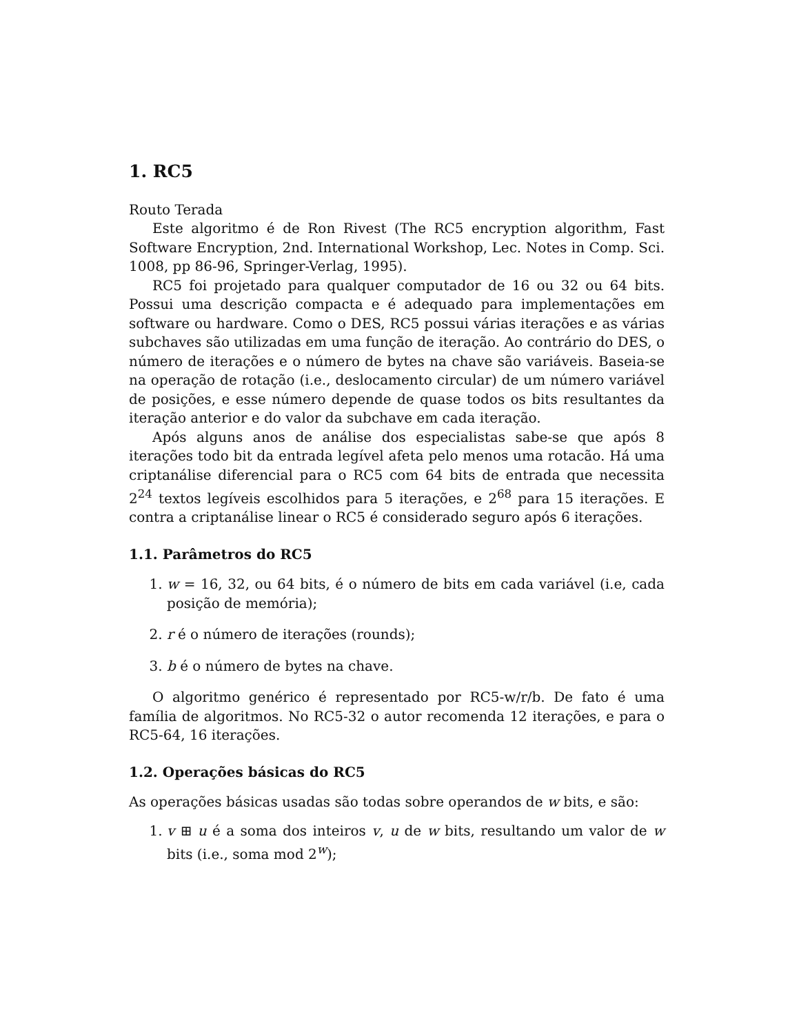1. RC5
Routo Terada
Este algoritmo é de Ron Rivest (The RC5 encryption algorithm, Fast Software Encryption, 2nd. International Workshop, Lec. Notes in Comp. Sci. 1008, pp 86-96, Springer-Verlag, 1995).
RC5 foi projetado para qualquer computador de 16 ou 32 ou 64 bits. Possui uma descrição compacta e é adequado para implementações em software ou hardware. Como o DES, RC5 possui várias iterações e as várias subchaves são utilizadas em uma função de iteração. Ao contrário do DES, o número de iterações e o número de bytes na chave são variáveis. Baseia-se na operação de rotação (i.e., deslocamento circular) de um número variável de posições, e esse número depende de quase todos os bits resultantes da iteração anterior e do valor da subchave em cada iteração.
Após alguns anos de análise dos especialistas sabe-se que após 8 iterações todo bit da entrada legível afeta pelo menos uma rotacão. Há uma criptanálise diferencial para o RC5 com 64 bits de entrada que necessita 2<sup>24</sup> textos legíveis escolhidos para 5 iterações, e 2<sup>68</sup> para 15 iterações. E contra a criptanálise linear o RC5 é considerado seguro após 6 iterações.
1.1. Parâmetros do RC5
1. w = 16, 32, ou 64 bits, é o número de bits em cada variável (i.e, cada posição de memória);
2. r é o número de iterações (rounds);
3. b é o número de bytes na chave.
O algoritmo genérico é representado por RC5-w/r/b. De fato é uma família de algoritmos. No RC5-32 o autor recomenda 12 iterações, e para o RC5-64, 16 iterações.
1.2. Operações básicas do RC5
As operações básicas usadas são todas sobre operandos de w bits, e são:
1. v ⊞ u é a soma dos inteiros v, u de w bits, resultando um valor de w bits (i.e., soma mod 2<sup>w</sup>);